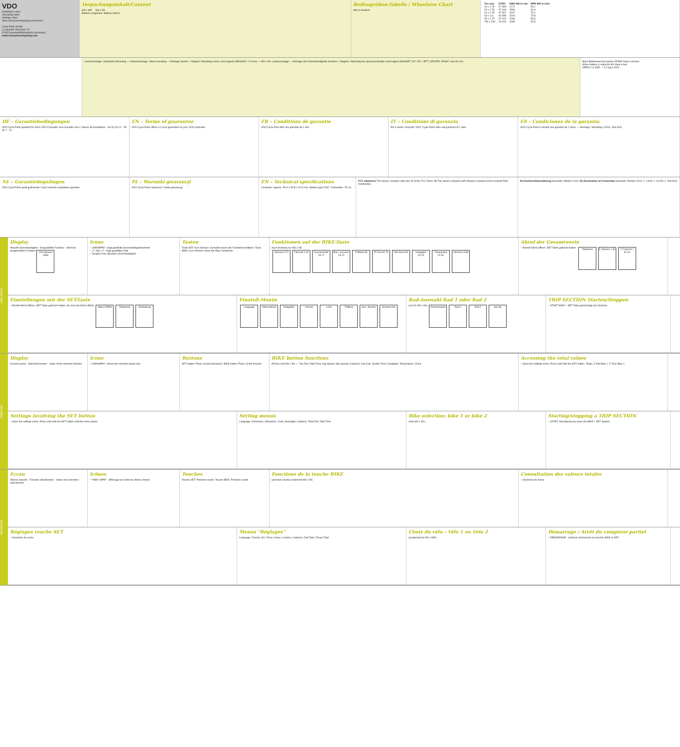VDO
Installation video
Operating video
Settings video
www.vdocyclecomputing.com/service
Cycle Parts GmbH
Le Quartier Hornbach 13
67433 Neustadt/Weinstraße (Germany)
www.vdocyclecomputing.com
Verpackungsinhalt/Content
M3.1 WR M3.1 WL
Batterie eingebaut / Battery built in
Reifengrößen-Tabelle / Wheelsize Chart
WS in mm/inch
| Tire size | ETRO | KMH WS in mm | MPH WS in inch |
| --- | --- | --- | --- |
| 16 x 1,75 | 47-305 | 1272 | 50,1 |
| 20 x 1,75 | 47-406 | 1590 | 62,6 |
| 24 x 1,75 | 47-507 | 1907 | 75,1 |
| 26 x 1,5 | 40-559 | 2026 | 79,8 |
| 28 x 1,75 | 47-622 | 2268 | 89,3 |
| 700 x 23C | 23-622 | 2095 | 82,5 |
Lenkermontage / Handlebar Mounting — Vorbaumontage / Stem mounting — Montage Sensor + Magnet / Mounting sensor and magnet (SENSOR, 1–5 mm) — M3.1 WL Lenkermontage — Montage des Geschwindigkeits-Senders + Magnet / Attaching the speed transmitter and magnet (MAGNET, 90°–45°, LEFT, CENTER, RIGHT, max 90 cm) Beim Batteriewechsel gehen KEINE Daten verloren.
When battery is replaced NO data is lost.
OPEN / CLOSE — 3 V type 2032
DE – Garantiebedingungen
VDO Cycle Parts gewährt für Ihren VDO-Computer eine Garantie von 2 Jahren ab Kaufdatum. +49 (0) 63 21 - 95 82 7 - 10
EN – Terms of guarantee
VDO Cycle Parts offers a 2-year guarantee on your VDO computer.
FR – Conditions de garantie
VDO Cycle Part offre une garantie de 2 ans.
IT – Condizioni di garanzia
Per il vostro computer VDO, Cycle Parts offre una garanzia di 2 anni.
ES – Condiciones de la garantía
VDO Cycle Parts le brinda una garantía de 2 años. — Montage / Mounting: LOCK, UNLOCK
NL – Garantiebepalingen
VDO Cycle Parts geeft gedurende 2 jaar vanaf de koopdatum garantie.
PL – Warunki gwarancji
VDO Cycle Parts zapewnia 2-letnią gwarancję.
EN – Technical specifications
Computer: Approx. 45 H x 35 B x 16 D mm. Battery type 2032. Transmitter: 75 cm.
FCC statement This device complies with part 15 of the FCC Rules. IC This device complies with Industry Canada licence-exempt RSS standard(s).
EU-Konformitätserklärung Neustadt, Oktober 2013. EU-Declaration of Conformity Neustadt, October 2013. 1. LOCK 2. CLICK 2. UNLOCK
DEUTSCH
Display
Aktuelle Geschwindigkeit · Ausgewählte Funktion · Wert der ausgewählten Funktion
15.8 Strecke 2366
Icons
– „KMH/MPH": zeigt gewählte Geschwindigkeitseinheit
– „1" oder „2": zeigt gewähltes Rad
– Vergleich der aktuellen Geschwindigkeit
Tasten
Taste SET: kurz drücken: rückwärts durch die Funktionen blättern. Taste BIKE: kurz drücken: Abruf der Bike Funktionen
Funktionen auf der BIKE-Taste
(kurz drücken) nur M3.1 WL
Strecke 5.70 Fahrzeit 1:42 Durchschnitt 25.17 Max. Geschw. 29.22 Trittfreq 68 TF-Dschn 76 Teil-Zeit 3:54 Navigator 34.23 Temperatur 21.5C Uhrzeit 14:38
Abruf der Gesamtwerte
– Einstell-Menü öffnen: SET-Taste gedrückt halten. Totalwerte Σ Strecke 1 36 Σ Fahrzeit 1 87:26
Einstellungen mit der SET-Taste
– Einstell-Menü öffnen: SET-Taste gedrückt halten, bis sich das Menü öffnet. Menü OPEN Totalwerte Einstellung
Einstell-Menüs
Language Masseinheit Radgröße Uhrzeit Licht Trittfreq Ges. Strecke Gesamt Zeit
Rad-Auswahl Rad 1 oder Rad 2
(nur für M3.1 WL) Rad Auswahl Rad 1 Rad 2 Set Ok
TRIP SECTION Starten/Stoppen
– START: BIKE + SET-Taste gleichzeitig kurz drücken
ENGLISH
Display
Current speed · Selected function · Value of the selected function
Icons
– "KMH/MPH": shows the selected speed unit
Buttons
SET button: Press: Scroll backwards. BIKE button: Press: Scroll forward
BIKE button functions
(Press) only M3.1 WL — Trip Dist, Ride Time, Avg Speed, Max Speed, Cadence, Avg Cad, Section Time, Navigator, Temperature, Clock
Accessing the total values
– Open the settings menu: Press and hold the SET button. Totals, Σ Dist Bike 1, Σ Time Bike 1
Settings involving the SET button
– Open the settings menu: Press and hold the SET button until the menu opens
Setting menus
Language, Dimension, Wheelsize, Clock, Backlight, Cadence, Total Dist, Total Time
Bike selection: bike 1 or bike 2
(only M3.1 WL)
Starting/stopping a TRIP SECTION
– START: Simultaneously press the BIKE + SET buttons
FRANÇAIS
Ecran
Vitesse actuelle · Fonction sélectionnée · Valeur de la fonction sélectionnée
Icônes
– "KMH / MPH" : affichage de l'unité de vitesse choisie
Touches
Touche SET: Pression courte. Touche BIKE: Pression courte
Fonctions de la touche BIKE
(pression courte) seulement M3.1 WL
Consultation des valeurs totales
– Ouverture du menu
Réglages touche SET
– Ouverture du menu
Menus "Réglages"
Language, Format, Circ. Roue, Heure, Lumière, Cadence, Dist.Total, Temps Total
Choix du vélo – Vélo 1 ou Vélo 2
(seulement for M3.1 WR)
Démarrage / Arrêt du compteur partiel
– DEMARRAGE : enfoncer brièvement les touches BIKE et SET